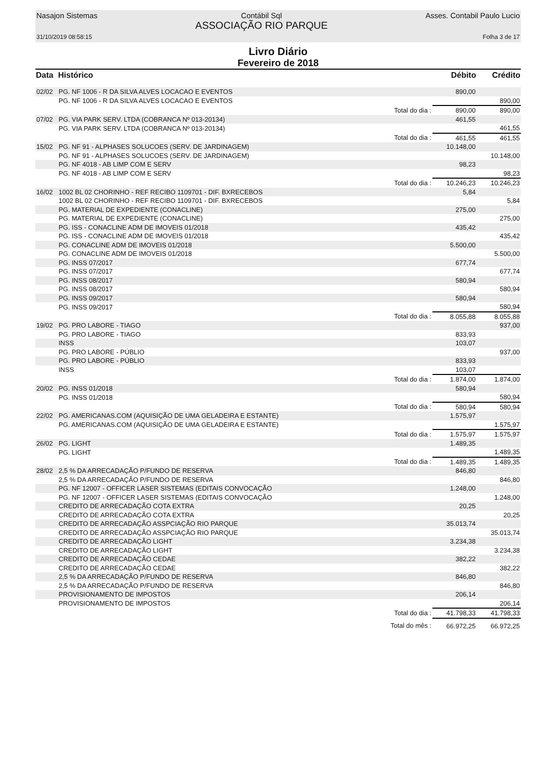Nasajon Sistemas Contábil Sql
ASSOCIAÇÃO RIO PARQUE Asses. Contabil Paulo Lucio
31/10/2019 08:58:15 Folha 3 de 17
Livro Diário
Fevereiro de 2018
| Data | Histórico | | Débito | Crédito |
| --- | --- | --- | --- | --- |
| 02/02 | PG. NF 1006 - R DA SILVA ALVES LOCACAO E EVENTOS | | 890,00 | |
| | PG. NF 1006 - R DA SILVA ALVES LOCACAO E EVENTOS | | | 890,00 |
| | | Total do dia : | 890,00 | 890,00 |
| 07/02 | PG. VIA PARK SERV. LTDA (COBRANCA Nº 013-20134) | | 461,55 | |
| | PG. VIA PARK SERV. LTDA (COBRANCA Nº 013-20134) | | | 461,55 |
| | | Total do dia : | 461,55 | 461,55 |
| 15/02 | PG. NF 91 - ALPHASES SOLUCOES (SERV. DE JARDINAGEM) | | 10.148,00 | |
| | PG. NF 91 - ALPHASES SOLUCOES (SERV. DE JARDINAGEM) | | | 10.148,00 |
| | PG. NF 4018 - AB LIMP COM E SERV | | 98,23 | |
| | PG. NF 4018 - AB LIMP COM E SERV | | | 98,23 |
| | | Total do dia : | 10.246,23 | 10.246,23 |
| 16/02 | 1002 BL 02 CHORINHO - REF RECIBO 1109701 - DIF. BXRECEBOS | | 5,84 | |
| | 1002 BL 02 CHORINHO - REF RECIBO 1109701 - DIF. BXRECEBOS | | | 5,84 |
| | PG. MATERIAL DE EXPEDIENTE (CONACLINE) | | 275,00 | |
| | PG. MATERIAL DE EXPEDIENTE (CONACLINE) | | | 275,00 |
| | PG. ISS - CONACLINE ADM DE IMOVEIS 01/2018 | | 435,42 | |
| | PG. ISS - CONACLINE ADM DE IMOVEIS 01/2018 | | | 435,42 |
| | PG. CONACLINE ADM DE IMOVEIS 01/2018 | | 5.500,00 | |
| | PG. CONACLINE ADM DE IMOVEIS 01/2018 | | | 5.500,00 |
| | PG. INSS 07/2017 | | 677,74 | |
| | PG. INSS 07/2017 | | | 677,74 |
| | PG. INSS 08/2017 | | 580,94 | |
| | PG. INSS 08/2017 | | | 580,94 |
| | PG. INSS 09/2017 | | 580,94 | |
| | PG. INSS 09/2017 | | | 580,94 |
| | | Total do dia : | 8.055,88 | 8.055,88 |
| 19/02 | PG. PRO LABORE - TIAGO | | | 937,00 |
| | PG. PRO LABORE - TIAGO | | 833,93 | |
| | INSS | | 103,07 | |
| | PG. PRO LABORE - PÚBLIO | | | 937,00 |
| | PG. PRO LABORE - PÚBLIO | | 833,93 | |
| | INSS | | 103,07 | |
| | | Total do dia : | 1.874,00 | 1.874,00 |
| 20/02 | PG. INSS 01/2018 | | 580,94 | |
| | PG. INSS 01/2018 | | | 580,94 |
| | | Total do dia : | 580,94 | 580,94 |
| 22/02 | PG. AMERICANAS.COM (AQUISIÇÃO DE UMA GELADEIRA E ESTANTE) | | 1.575,97 | |
| | PG. AMERICANAS.COM (AQUISIÇÃO DE UMA GELADEIRA E ESTANTE) | | | 1.575,97 |
| | | Total do dia : | 1.575,97 | 1.575,97 |
| 26/02 | PG. LIGHT | | 1.489,35 | |
| | PG. LIGHT | | | 1.489,35 |
| | | Total do dia : | 1.489,35 | 1.489,35 |
| 28/02 | 2,5 % DA ARRECADAÇÃO P/FUNDO DE RESERVA | | 846,80 | |
| | 2,5 % DA ARRECADAÇÃO P/FUNDO DE RESERVA | | | 846,80 |
| | PG. NF 12007 - OFFICER LASER SISTEMAS (EDITAIS CONVOCAÇÃO | | 1.248,00 | |
| | PG. NF 12007 - OFFICER LASER SISTEMAS (EDITAIS CONVOCAÇÃO | | | 1.248,00 |
| | CREDITO DE ARRECADAÇÃO COTA EXTRA | | 20,25 | |
| | CREDITO DE ARRECADAÇÃO COTA EXTRA | | | 20,25 |
| | CREDITO DE ARRECADAÇÃO ASSPCIAÇÃO RIO PARQUE | | 35.013,74 | |
| | CREDITO DE ARRECADAÇÃO ASSPCIAÇÃO RIO PARQUE | | | 35.013,74 |
| | CREDITO DE ARRECADAÇÃO LIGHT | | 3.234,38 | |
| | CREDITO DE ARRECADAÇÃO LIGHT | | | 3.234,38 |
| | CREDITO DE ARRECADAÇÃO CEDAE | | 382,22 | |
| | CREDITO DE ARRECADAÇÃO CEDAE | | | 382,22 |
| | 2,5 % DA ARRECADAÇÃO P/FUNDO DE RESERVA | | 846,80 | |
| | 2,5 % DA ARRECADAÇÃO P/FUNDO DE RESERVA | | | 846,80 |
| | PROVISIONAMENTO DE IMPOSTOS | | 206,14 | |
| | PROVISIONAMENTO DE IMPOSTOS | | | 206,14 |
| | | Total do dia : | 41.798,33 | 41.798,33 |
| | | Total do mês : | 66.972,25 | 66.972,25 |